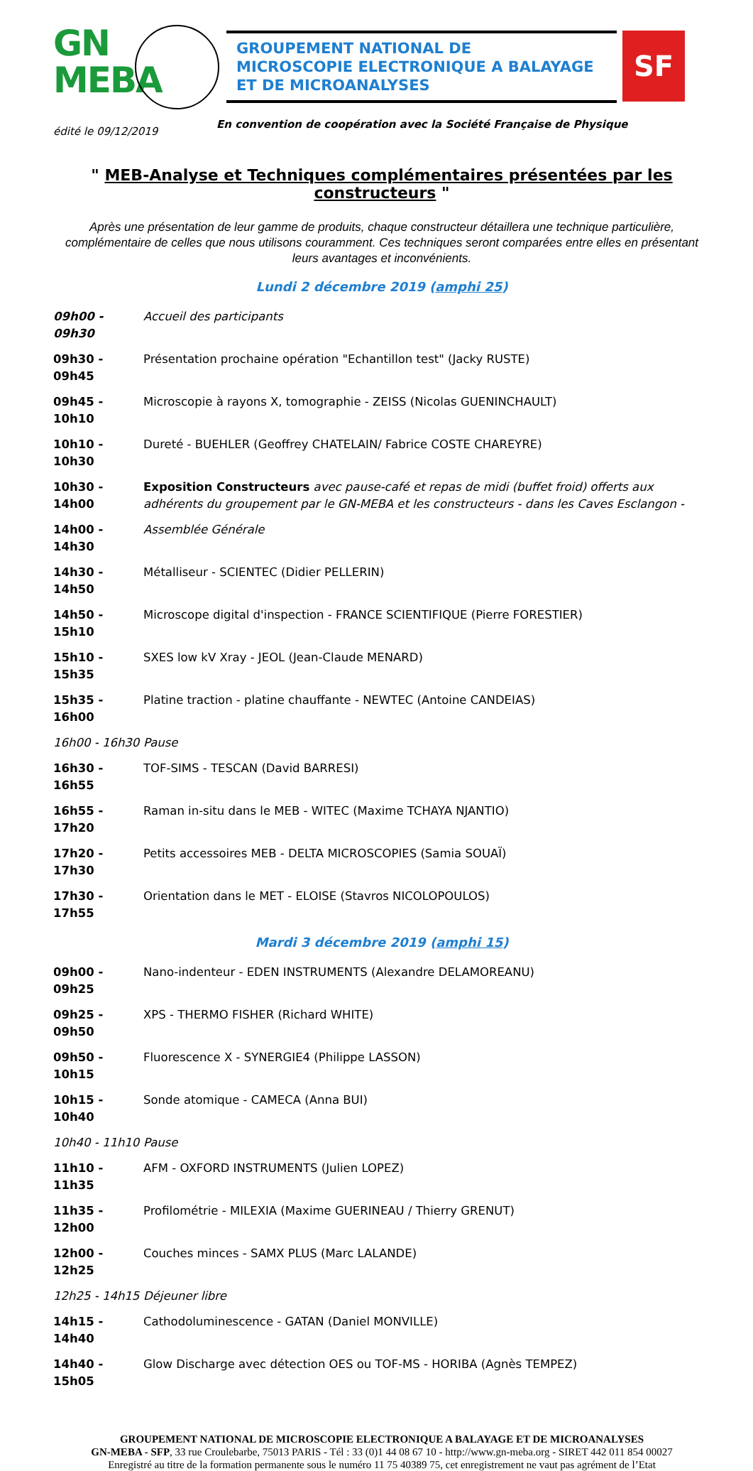GN
MEBA
GROUPEMENT NATIONAL DE
MICROSCOPIE ELECTRONIQUE A BALAYAGE
ET DE MICROANALYSES
SF
édité le 09/12/2019 En convention de coopération avec la Société Française de Physique
" MEB-Analyse et Techniques complémentaires présentées par les constructeurs "
Après une présentation de leur gamme de produits, chaque constructeur détaillera une technique particulière, complémentaire de celles que nous utilisons couramment. Ces techniques seront comparées entre elles en présentant leurs avantages et inconvénients.
Lundi 2 décembre 2019 (amphi 25)
09h00 - 09h30 Accueil des participants
09h30 - 09h45 Présentation prochaine opération "Echantillon test" (Jacky RUSTE)
09h45 - 10h10 Microscopie à rayons X, tomographie - ZEISS (Nicolas GUENINCHAULT)
10h10 - 10h30 Dureté - BUEHLER (Geoffrey CHATELAIN/ Fabrice COSTE CHAREYRE)
10h30 - 14h00 Exposition Constructeurs avec pause-café et repas de midi (buffet froid) offerts aux adhérents du groupement par le GN-MEBA et les constructeurs - dans les Caves Esclangon -
14h00 - 14h30 Assemblée Générale
14h30 - 14h50 Métalliseur - SCIENTEC (Didier PELLERIN)
14h50 - 15h10 Microscope digital d'inspection - FRANCE SCIENTIFIQUE (Pierre FORESTIER)
15h10 - 15h35 SXES low kV Xray - JEOL (Jean-Claude MENARD)
15h35 - 16h00 Platine traction - platine chauffante - NEWTEC (Antoine CANDEIAS)
16h00 - 16h30 Pause
16h30 - 16h55 TOF-SIMS - TESCAN (David BARRESI)
16h55 - 17h20 Raman in-situ dans le MEB - WITEC (Maxime TCHAYA NJANTIO)
17h20 - 17h30 Petits accessoires MEB - DELTA MICROSCOPIES (Samia SOUAÏ)
17h30 - 17h55 Orientation dans le MET - ELOISE (Stavros NICOLOPOULOS)
Mardi 3 décembre 2019 (amphi 15)
09h00 - 09h25 Nano-indenteur - EDEN INSTRUMENTS (Alexandre DELAMOREANU)
09h25 - 09h50 XPS - THERMO FISHER (Richard WHITE)
09h50 - 10h15 Fluorescence X - SYNERGIE4 (Philippe LASSON)
10h15 - 10h40 Sonde atomique - CAMECA (Anna BUI)
10h40 - 11h10 Pause
11h10 - 11h35 AFM - OXFORD INSTRUMENTS (Julien LOPEZ)
11h35 - 12h00 Profilométrie - MILEXIA (Maxime GUERINEAU / Thierry GRENUT)
12h00 - 12h25 Couches minces - SAMX PLUS (Marc LALANDE)
12h25 - 14h15 Déjeuner libre
14h15 - 14h40 Cathodoluminescence - GATAN (Daniel MONVILLE)
14h40 - 15h05 Glow Discharge avec détection OES ou TOF-MS - HORIBA (Agnès TEMPEZ)
GROUPEMENT NATIONAL DE MICROSCOPIE ELECTRONIQUE A BALAYAGE ET DE MICROANALYSES
GN-MEBA - SFP, 33 rue Croulebarbe, 75013 PARIS - Tél : 33 (0)1 44 08 67 10 - http://www.gn-meba.org - SIRET 442 011 854 00027
Enregistré au titre de la formation permanente sous le numéro 11 75 40389 75, cet enregistrement ne vaut pas agrément de l’Etat